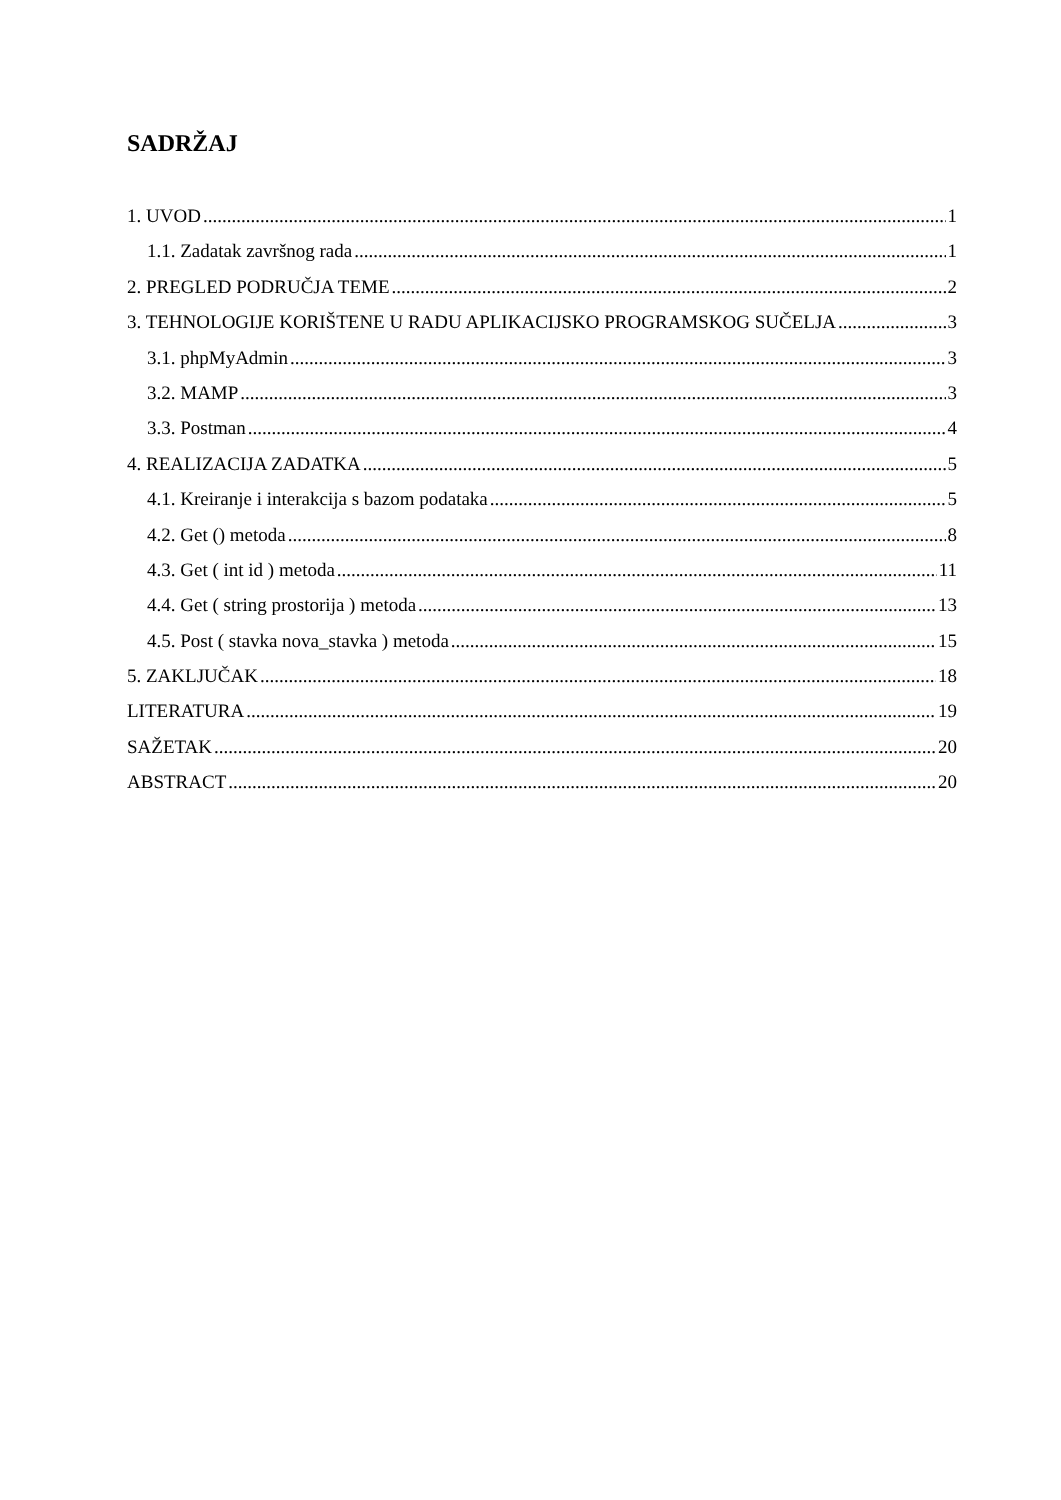SADRŽAJ
1. UVOD 1
1.1. Zadatak završnog rada 1
2. PREGLED PODRUČJA TEME 2
3. TEHNOLOGIJE KORIŠTENE U RADU APLIKACIJSKO PROGRAMSKOG SUČELJA 3
3.1. phpMyAdmin 3
3.2. MAMP 3
3.3. Postman 4
4. REALIZACIJA ZADATKA 5
4.1. Kreiranje i interakcija s bazom podataka 5
4.2. Get () metoda 8
4.3. Get ( int id ) metoda 11
4.4. Get ( string prostorija ) metoda 13
4.5. Post ( stavka nova_stavka ) metoda 15
5. ZAKLJUČAK 18
LITERATURA 19
SAŽETAK 20
ABSTRACT 20